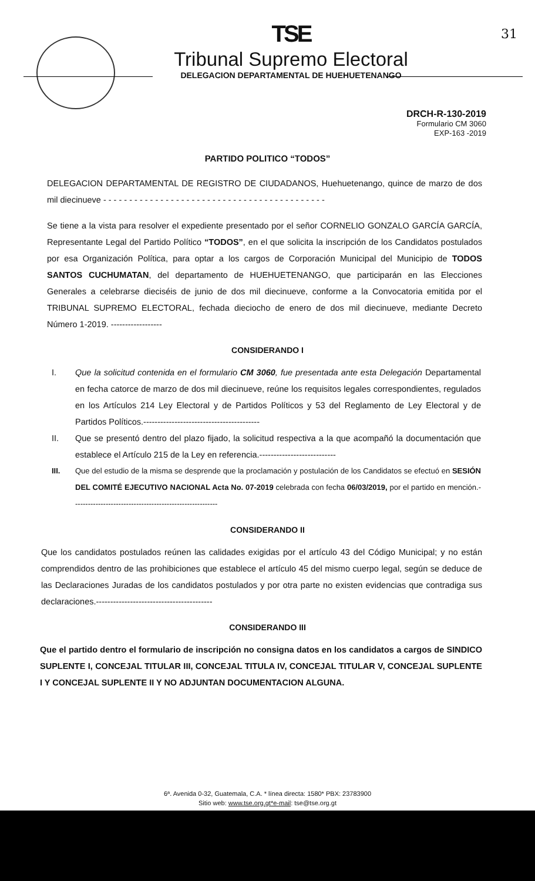31
TSE
Tribunal Supremo Electoral
DELEGACION DEPARTAMENTAL DE HUEHUETENANGO
DRCH-R-130-2019
Formulario CM 3060
EXP-163 -2019
PARTIDO POLITICO “TODOS”
DELEGACION DEPARTAMENTAL DE REGISTRO DE CIUDADANOS, Huehuetenango, quince de marzo de dos mil diecinueve - - - - - - - - - - - - - - - - - - - - - - - - - - - - - - - - - - - - - - - - - - -
Se tiene a la vista para resolver el expediente presentado por el señor CORNELIO GONZALO GARCÍA GARCÍA, Representante Legal del Partido Político “TODOS”, en el que solicita la inscripción de los Candidatos postulados por esa Organización Política, para optar a los cargos de Corporación Municipal del Municipio de TODOS SANTOS CUCHUMATAN, del departamento de HUEHUETENANGO, que participarán en las Elecciones Generales a celebrarse dieciséis de junio de dos mil diecinueve, conforme a la Convocatoria emitida por el TRIBUNAL SUPREMO ELECTORAL, fechada dieciocho de enero de dos mil diecinueve, mediante Decreto Número 1-2019. ------------------
CONSIDERANDO I
I. Que la solicitud contenida en el formulario CM 3060, fue presentada ante esta Delegación Departamental en fecha catorce de marzo de dos mil diecinueve, reúne los requisitos legales correspondientes, regulados en los Artículos 214 Ley Electoral y de Partidos Políticos y 53 del Reglamento de Ley Electoral y de Partidos Políticos.-----------------------------------------
II. Que se presentó dentro del plazo fijado, la solicitud respectiva a la que acompañó la documentación que establece el Artículo 215 de la Ley en referencia.---------------------------
III. Que del estudio de la misma se desprende que la proclamación y postulación de los Candidatos se efectuó en SESIÓN DEL COMITÉ EJECUTIVO NACIONAL Acta No. 07-2019 celebrada con fecha 06/03/2019, por el partido en mención.---------------------------------------------------------
CONSIDERANDO II
Que los candidatos postulados reúnen las calidades exigidas por el artículo 43 del Código Municipal; y no están comprendidos dentro de las prohibiciones que establece el artículo 45 del mismo cuerpo legal, según se deduce de las Declaraciones Juradas de los candidatos postulados y por otra parte no existen evidencias que contradiga sus declaraciones.-----------------------------------------
CONSIDERANDO III
Que el partido dentro el formulario de inscripción no consigna datos en los candidatos a cargos de SINDICO SUPLENTE I, CONCEJAL TITULAR III, CONCEJAL TITULA IV, CONCEJAL TITULAR V, CONCEJAL SUPLENTE I Y CONCEJAL SUPLENTE II Y NO ADJUNTAN DOCUMENTACION ALGUNA.
6ª. Avenida 0-32, Guatemala, C.A. * línea directa: 1580* PBX: 23783900
Sitio web: www.tse.org.gt*e-mail: tse@tse.org.gt